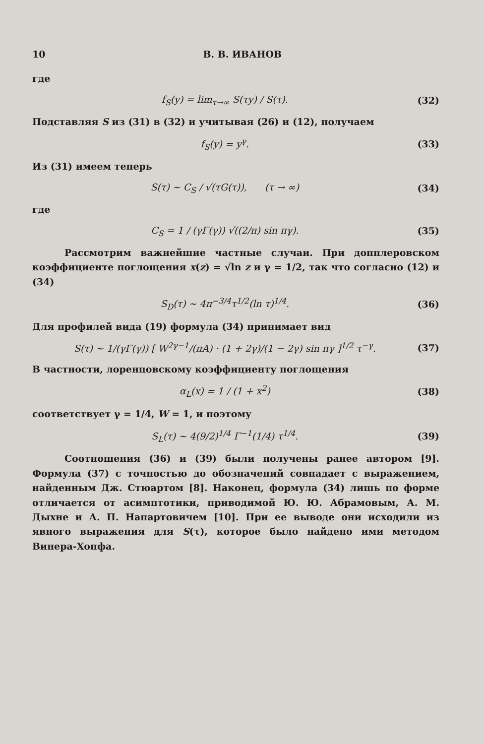10 В. В. ИВАНОВ
где
f<sub>S</sub>(y) = lim<sub>τ→∞</sub> S(τy) / S(τ). (32)
Подставляя S из (31) в (32) и учитывая (26) и (12), получаем
f<sub>S</sub>(y) = y<sup>γ</sup>. (33)
Из (31) имеем теперь
S(τ) ~ C<sub>S</sub> / √(τG(τ)), (τ → ∞) (34)
где
C<sub>S</sub> = 1 / (γΓ(γ)) √((2/π) sin πγ). (35)
Рассмотрим важнейшие частные случаи. При допплеровском коэффициенте поглощения x(z) = √ln z и γ = 1/2, так что согласно (12) и (34)
S<sub>D</sub>(τ) ~ 4π<sup>−3/4</sup>τ<sup>1/2</sup>(ln τ)<sup>1/4</sup>. (36)
Для профилей вида (19) формула (34) принимает вид
S(τ) ~ 1/(γΓ(γ)) [ W<sup>2γ−1</sup>/(πA) · (1 + 2γ)/(1 − 2γ) sin πγ ]<sup>1/2</sup> τ<sup>−γ</sup>. (37)
В частности, лоренцовскому коэффициенту поглощения
α<sub>L</sub>(x) = 1 / (1 + x<sup>2</sup>) (38)
соответствует γ = 1/4, W = 1, и поэтому
S<sub>L</sub>(τ) ~ 4(9/2)<sup>1/4</sup> Γ<sup>−1</sup>(1/4) τ<sup>1/4</sup>. (39)
Соотношения (36) и (39) были получены ранее автором [9]. Формула (37) с точностью до обозначений совпадает с выражением, найденным Дж. Стюартом [8]. Наконец, формула (34) лишь по форме отличается от асимптотики, приводимой Ю. Ю. Абрамовым, А. М. Дыхне и А. П. Напартовичем [10]. При ее выводе они исходили из явного выражения для S(τ), которое было найдено ими методом Винера-Хопфа.